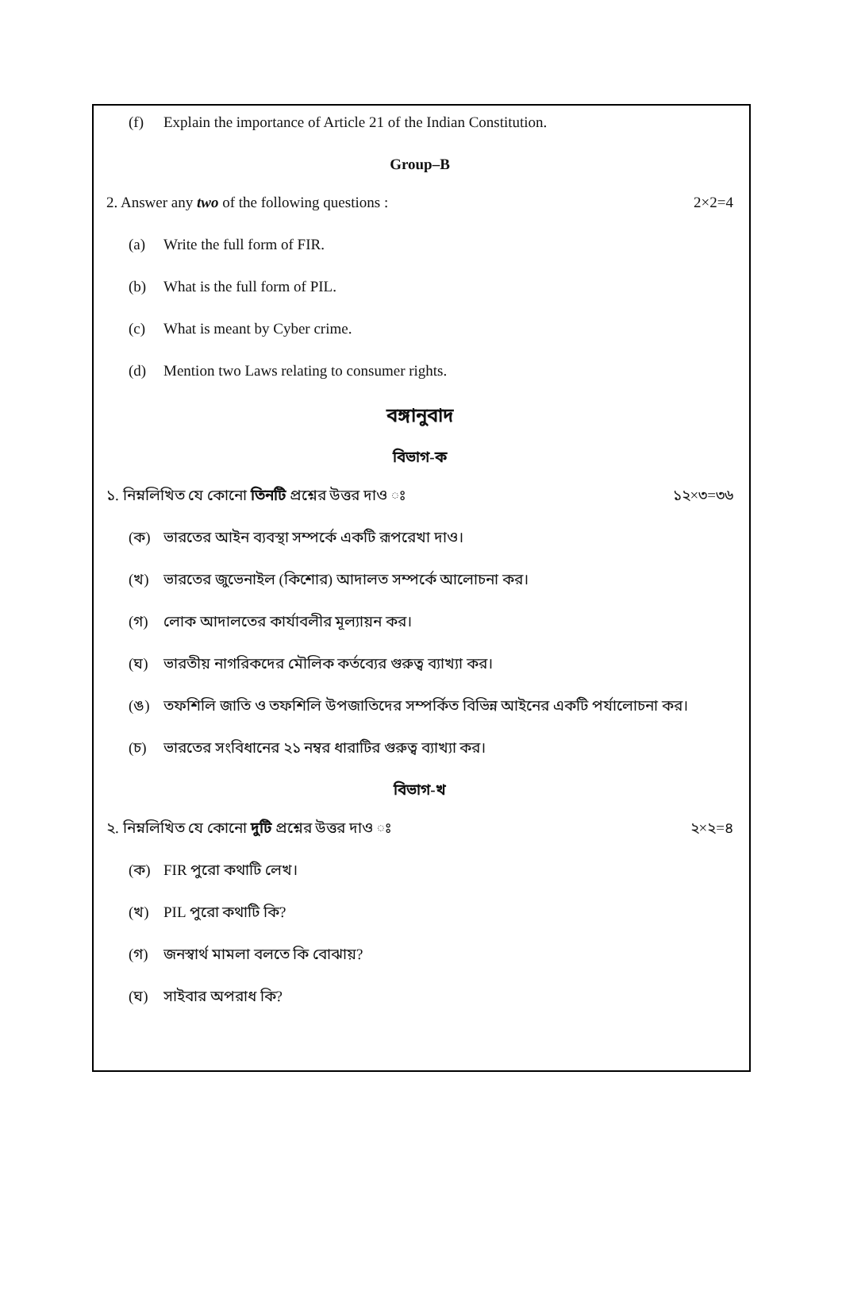(f) Explain the importance of Article 21 of the Indian Constitution.
Group–B
2. Answer any two of the following questions : 2×2=4
(a) Write the full form of FIR.
(b) What is the full form of PIL.
(c) What is meant by Cyber crime.
(d) Mention two Laws relating to consumer rights.
বঙ্গানুবাদ
বিভাগ-ক
১. নিম্নলিখিত যে কোনো তিনটি প্রশ্নের উত্তর দাও ঃ ১২×৩=৩৬
(ক) ভারতের আইন ব্যবস্থা সম্পর্কে একটি রূপরেখা দাও।
(খ) ভারতের জুভেনাইল (কিশোর) আদালত সম্পর্কে আলোচনা কর।
(গ) লোক আদালতের কার্যাবলীর মূল্যায়ন কর।
(ঘ) ভারতীয় নাগরিকদের মৌলিক কর্তব্যের গুরুত্ব ব্যাখ্যা কর।
(ঙ) তফশিলি জাতি ও তফশিলি উপজাতিদের সম্পর্কিত বিভিন্ন আইনের একটি পর্যালোচনা কর।
(চ) ভারতের সংবিধানের ২১ নম্বর ধারাটির গুরুত্ব ব্যাখ্যা কর।
বিভাগ-খ
২. নিম্নলিখিত যে কোনো দুটি প্রশ্নের উত্তর দাও ঃ ২×২=৪
(ক) FIR পুরো কথাটি লেখ।
(খ) PIL পুরো কথাটি কি?
(গ) জনস্বার্থ মামলা বলতে কি বোঝায়?
(ঘ) সাইবার অপরাধ কি?